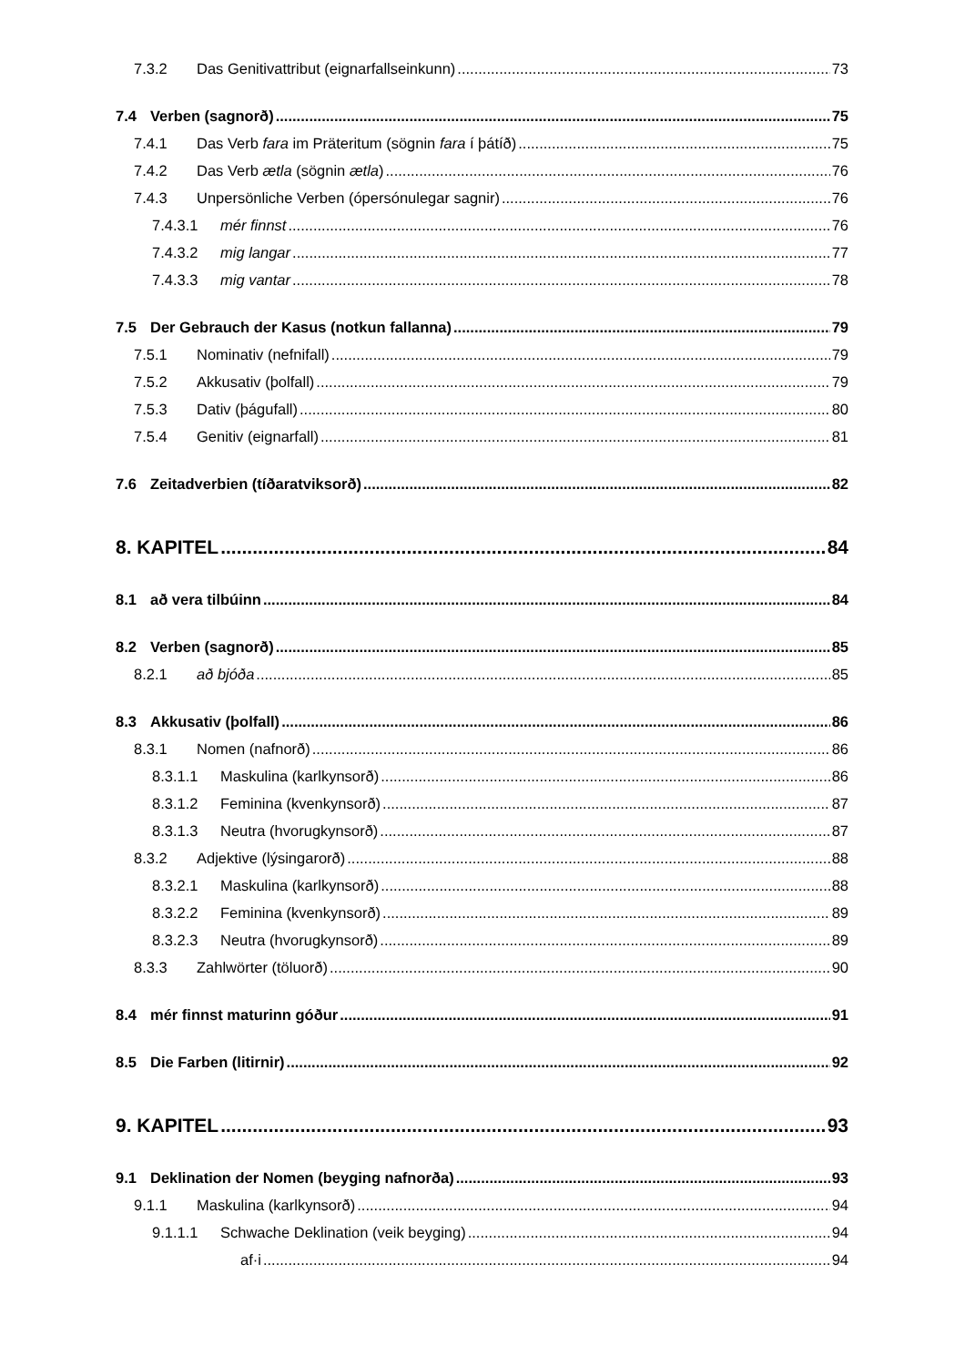7.3.2 Das Genitivattribut (eignarfallseinkunn) 73
7.4 Verben (sagnorð) 75
7.4.1 Das Verb fara im Präteritum (sögnin fara í þátíð) 75
7.4.2 Das Verb ætla (sögnin ætla) 76
7.4.3 Unpersönliche Verben (ópersónulegar sagnir) 76
7.4.3.1 mér finnst 76
7.4.3.2 mig langar 77
7.4.3.3 mig vantar 78
7.5 Der Gebrauch der Kasus (notkun fallanna) 79
7.5.1 Nominativ (nefnifall) 79
7.5.2 Akkusativ (þolfall) 79
7.5.3 Dativ (þágufall) 80
7.5.4 Genitiv (eignarfall) 81
7.6 Zeitadverbien (tíðaratviksorð) 82
8. KAPITEL 84
8.1 að vera tilbúinn 84
8.2 Verben (sagnorð) 85
8.2.1 að bjóða 85
8.3 Akkusativ (þolfall) 86
8.3.1 Nomen (nafnorð) 86
8.3.1.1 Maskulina (karlkynsorð) 86
8.3.1.2 Feminina (kvenkynsorð) 87
8.3.1.3 Neutra (hvorugkynsorð) 87
8.3.2 Adjektive (lýsingarorð) 88
8.3.2.1 Maskulina (karlkynsorð) 88
8.3.2.2 Feminina (kvenkynsorð) 89
8.3.2.3 Neutra (hvorugkynsorð) 89
8.3.3 Zahlwörter (töluorð) 90
8.4 mér finnst maturinn góður 91
8.5 Die Farben (litirnir) 92
9. KAPITEL 93
9.1 Deklination der Nomen (beyging nafnorða) 93
9.1.1 Maskulina (karlkynsorð) 94
9.1.1.1 Schwache Deklination (veik beyging) 94
af·i 94